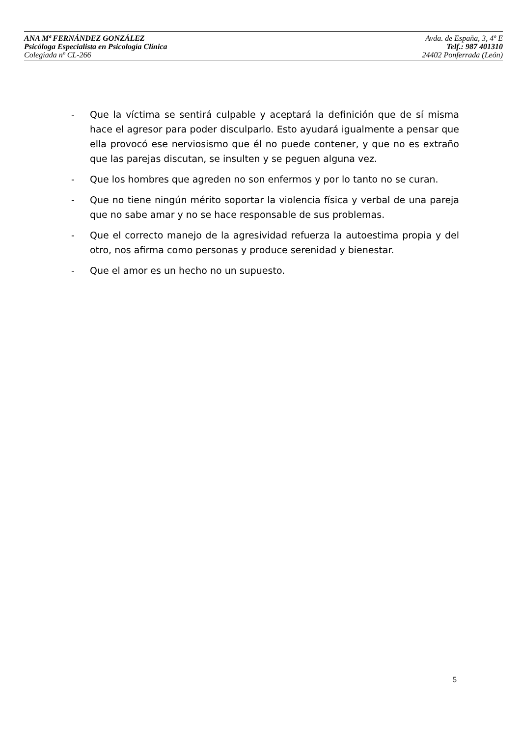ANA Mª FERNÁNDEZ GONZÁLEZ Avda. de España, 3, 4º E
Psicóloga Especialista en Psicología Clínica Telf.: 987 401310
Colegiada nº CL-266 24402 Ponferrada (León)
- Que la víctima se sentirá culpable y aceptará la definición que de sí misma hace el agresor para poder disculparlo. Esto ayudará igualmente a pensar que ella provocó ese nerviosismo que él no puede contener, y que no es extraño que las parejas discutan, se insulten y se peguen alguna vez.
- Que los hombres que agreden no son enfermos y por lo tanto no se curan.
- Que no tiene ningún mérito soportar la violencia física y verbal de una pareja que no sabe amar y no se hace responsable de sus problemas.
- Que el correcto manejo de la agresividad refuerza la autoestima propia y del otro, nos afirma como personas y produce serenidad y bienestar.
- Que el amor es un hecho no un supuesto.
5